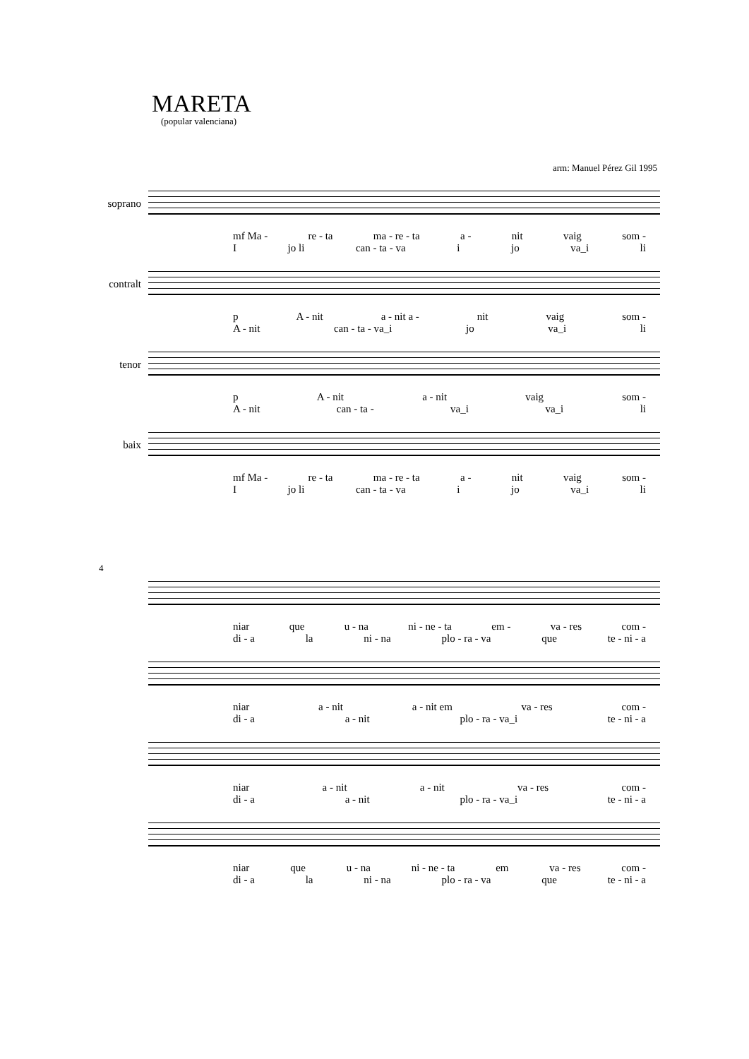MARETA
(popular valenciana)
arm: Manuel Pérez Gil 1995
soprano
mf Ma - re - ta ma - re - ta a - nit vaig som -
Ijo li can - ta - va i jo va_i li
contralt
p A - nit a - nit a - nit vaig som -
A - nit can - ta - va_i jo va_i li
tenor
p A - nit a - nit vaig som -
A - nit can - ta - va_i va_i li
baix
mf Ma - re - ta ma - re - ta a - nit vaig som -
Ijo li can - ta - va i jo va_i li
4
niar que u - na ni - ne - ta em - va - res com -
di - a la ni - na plo - ra - va que te - ni - a
niar a - nit a - nit em va - res com -
di - a a - nit plo - ra - va_i te - ni - a
niar a - nit a - nit va - res com -
di - a a - nit plo - ra - va_i te - ni - a
niar que u - na ni - ne - ta em va - res com -
di - a la ni - na plo - ra - va que te - ni - a